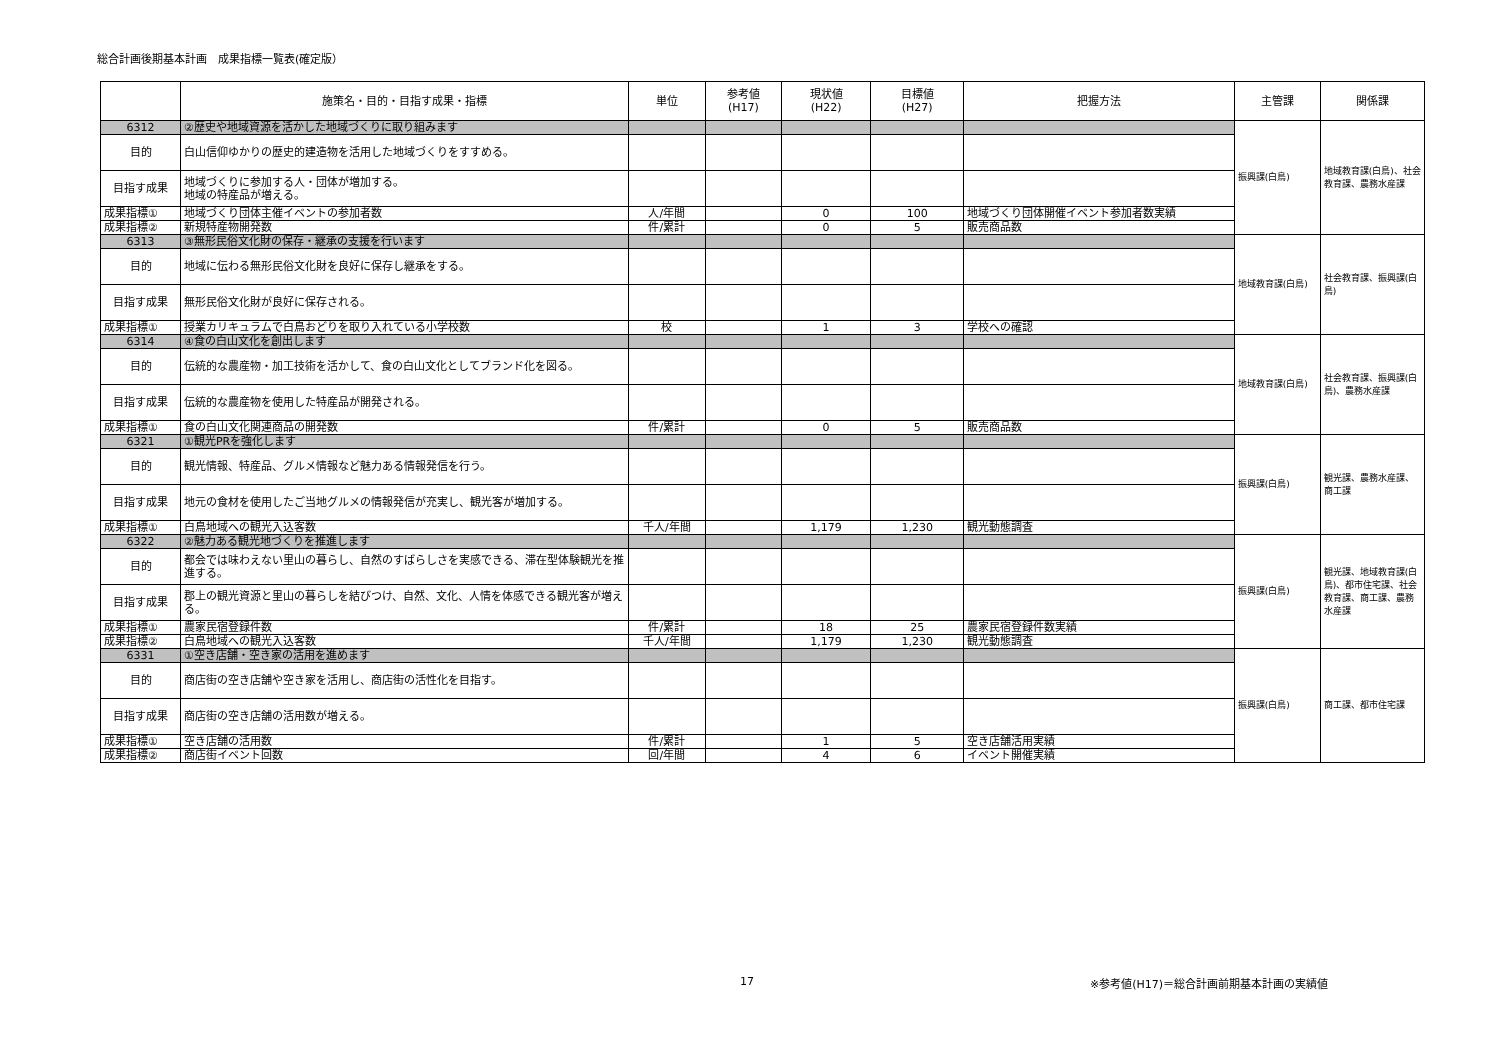総合計画後期基本計画　成果指標一覧表(確定版）
| | 施策名・目的・目指す成果・指標 | 単位 | 参考値 (H17) | 現状値 (H22) | 目標値 (H27) | 把握方法 | 主管課 | 関係課 |
| --- | --- | --- | --- | --- | --- | --- | --- | --- |
| 6312 | ②歴史や地域資源を活かした地域づくりに取り組みます | | | | | | 振興課(白鳥) | 地域教育課(白鳥)、社会教育課、農務水産課 |
| 目的 | 白山信仰ゆかりの歴史的建造物を活用した地域づくりをすすめる。 | | | | | | | |
| 目指す成果 | 地域づくりに参加する人・団体が増加する。 地域の特産品が増える。 | | | | | | | |
| 成果指標① | 地域づくり団体主催イベントの参加者数 | 人/年間 | | 0 | 100 | 地域づくり団体開催イベント参加者数実績 | | |
| 成果指標② | 新規特産物開発数 | 件/累計 | | 0 | 5 | 販売商品数 | | |
| 6313 | ③無形民俗文化財の保存・継承の支援を行います | | | | | | 地域教育課(白鳥) | 社会教育課、振興課(白鳥) |
| 目的 | 地域に伝わる無形民俗文化財を良好に保存し継承をする。 | | | | | | | |
| 目指す成果 | 無形民俗文化財が良好に保存される。 | | | | | | | |
| 成果指標① | 授業カリキュラムで白鳥おどりを取り入れている小学校数 | 校 | | 1 | 3 | 学校への確認 | | |
| 6314 | ④食の白山文化を創出します | | | | | | 地域教育課(白鳥) | 社会教育課、振興課(白鳥)、農務水産課 |
| 目的 | 伝統的な農産物・加工技術を活かして、食の白山文化としてブランド化を図る。 | | | | | | | |
| 目指す成果 | 伝統的な農産物を使用した特産品が開発される。 | | | | | | | |
| 成果指標① | 食の白山文化関連商品の開発数 | 件/累計 | | 0 | 5 | 販売商品数 | | |
| 6321 | ①観光PRを強化します | | | | | | 振興課(白鳥) | 観光課、農務水産課、商工課 |
| 目的 | 観光情報、特産品、グルメ情報など魅力ある情報発信を行う。 | | | | | | | |
| 目指す成果 | 地元の食材を使用したご当地グルメの情報発信が充実し、観光客が増加する。 | | | | | | | |
| 成果指標① | 白鳥地域への観光入込客数 | 千人/年間 | | 1,179 | 1,230 | 観光動態調査 | | |
| 6322 | ②魅力ある観光地づくりを推進します | | | | | | 振興課(白鳥) | 観光課、地域教育課(白鳥)、都市住宅課、社会教育課、商工課、農務水産課 |
| 目的 | 都会では味わえない里山の暮らし、自然のすばらしさを実感できる、滞在型体験観光を推進する。 | | | | | | | |
| 目指す成果 | 郡上の観光資源と里山の暮らしを結びつけ、自然、文化、人情を体感できる観光客が増える。 | | | | | | | |
| 成果指標① | 農家民宿登録件数 | 件/累計 | | 18 | 25 | 農家民宿登録件数実績 | | |
| 成果指標② | 白鳥地域への観光入込客数 | 千人/年間 | | 1,179 | 1,230 | 観光動態調査 | | |
| 6331 | ①空き店舗・空き家の活用を進めます | | | | | | 振興課(白鳥) | 商工課、都市住宅課 |
| 目的 | 商店街の空き店舗や空き家を活用し、商店街の活性化を目指す。 | | | | | | | |
| 目指す成果 | 商店街の空き店舗の活用数が増える。 | | | | | | | |
| 成果指標① | 空き店舗の活用数 | 件/累計 | | 1 | 5 | 空き店舗活用実績 | | |
| 成果指標② | 商店街イベント回数 | 回/年間 | | 4 | 6 | イベント開催実績 | | |
17
※参考値(H17)＝総合計画前期基本計画の実績値